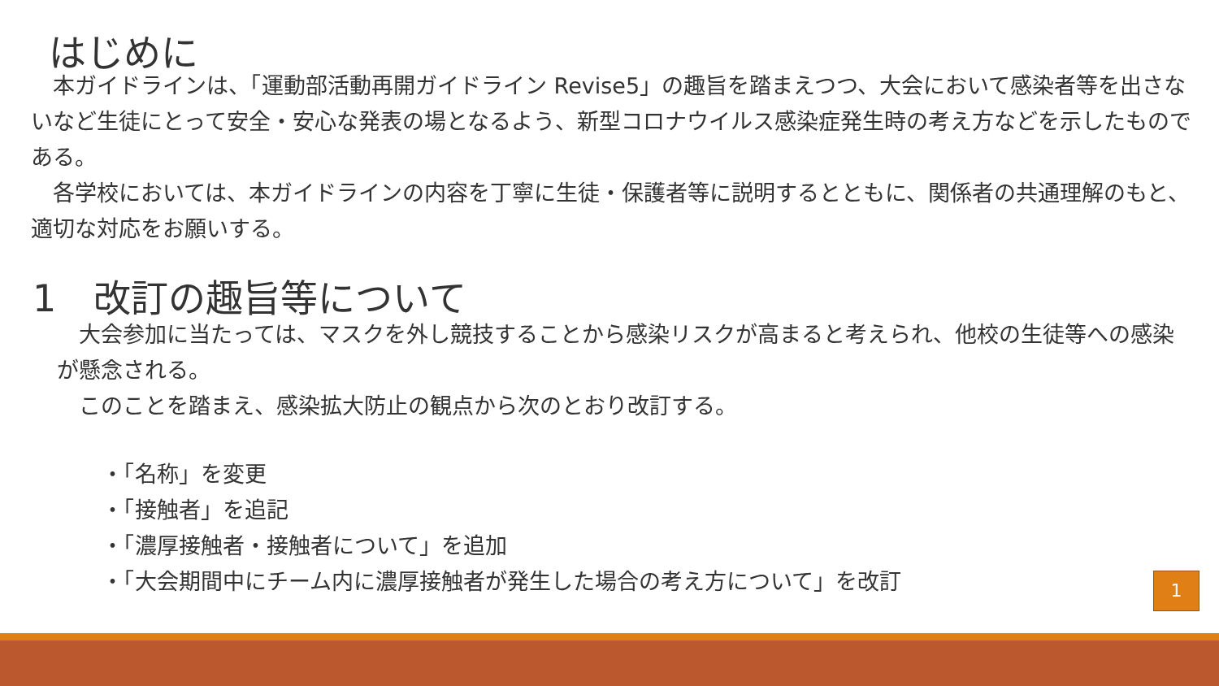はじめに
　本ガイドラインは、「運動部活動再開ガイドライン Revise5」の趣旨を踏まえつつ、大会において感染者等を出さないなど生徒にとって安全・安心な発表の場となるよう、新型コロナウイルス感染症発生時の考え方などを示したものである。
　各学校においては、本ガイドラインの内容を丁寧に生徒・保護者等に説明するとともに、関係者の共通理解のもと、適切な対応をお願いする。
1　改訂の趣旨等について
　大会参加に当たっては、マスクを外し競技することから感染リスクが高まると考えられ、他校の生徒等への感染が懸念される。
　このことを踏まえ、感染拡大防止の観点から次のとおり改訂する。
・「名称」を変更
・「接触者」を追記
・「濃厚接触者・接触者について」を追加
・「大会期間中にチーム内に濃厚接触者が発生した場合の考え方について」を改訂
1